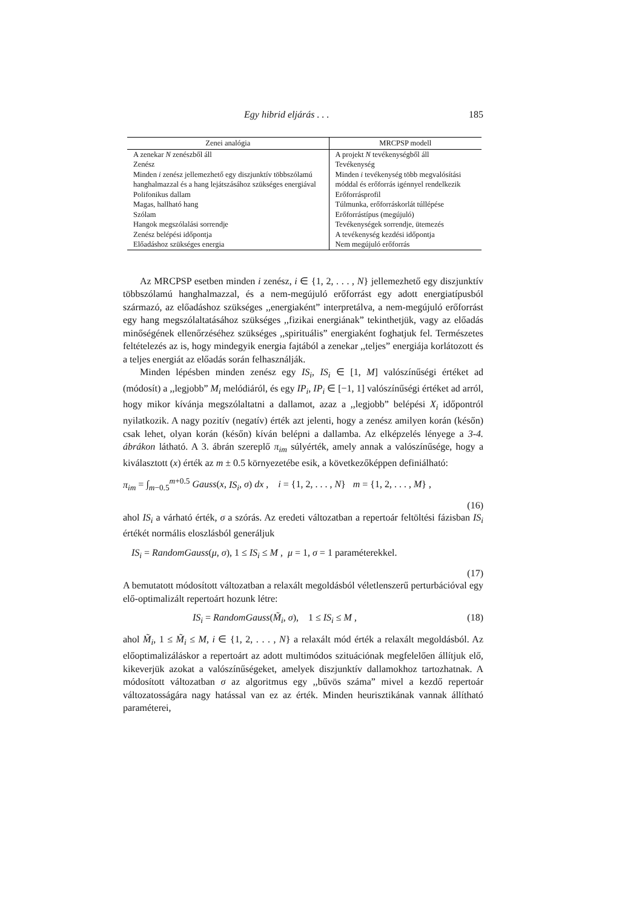Egy hibrid eljárás . . . 185
| Zenei analógia | MRCPSP modell |
| --- | --- |
| A zenekar N zenészből áll | A projekt N tevékenységből áll |
| Zenész | Tevékenység |
| Minden i zenész jellemezhető egy diszjunktív többszólamú hanghalmazzal és a hang lejátszásához szükséges energiával | Minden i tevékenység több megvalósítási móddal és erőforrás igénnyel rendelkezik |
| Polifonikus dallam | Erőforrásprofil |
| Magas, hallható hang | Túlmunka, erőforráskorlát túllépése |
| Szólam | Erőforrástípus (megújuló) |
| Hangok megszólalási sorrendje | Tevékenységek sorrendje, ütemezés |
| Zenész belépési időpontja | A tevékenység kezdési időpontja |
| Előadáshoz szükséges energia | Nem megújuló erőforrás |
Az MRCPSP esetben minden i zenész, i ∈ {1, 2, . . . , N} jellemezhető egy diszjunktív többszólamú hanghalmazzal, és a nem-megújuló erőforrást egy adott energiatípusból származó, az előadáshoz szükséges ,,energiaként” interpretálva, a nem-megújuló erőforrást egy hang megszólaltatásához szükséges ,,fizikai energiának” tekinthetjük, vagy az előadás minőségének ellenőrzéséhez szükséges ,,spirituális” energiaként foghatjuk fel. Természetes feltételezés az is, hogy mindegyik energia fajtából a zenekar ,,teljes” energiája korlátozott és a teljes energiát az előadás során felhasználják.
Minden lépésben minden zenész egy IS<sub>i</sub>, IS<sub>i</sub> ∈ [1, M] valószínűségi értéket ad (módosít) a ,,legjobb” M<sub>i</sub> melódiáról, és egy IP<sub>i</sub>, IP<sub>i</sub> ∈ [−1, 1] valószínűségi értéket ad arról, hogy mikor kívánja megszólaltatni a dallamot, azaz a ,,legjobb” belépési X<sub>i</sub> időpontról nyilatkozik. A nagy pozitív (negatív) érték azt jelenti, hogy a zenész amilyen korán (későn) csak lehet, olyan korán (későn) kíván belépni a dallamba. Az elképzelés lényege a 3-4. ábrákon látható. A 3. ábrán szereplő π<sub>im</sub> súlyérték, amely annak a valószínűsége, hogy a kiválasztott (x) érték az m ± 0.5 környezetébe esik, a következőképpen definiálható:
π<sub>im</sub> = ∫<sub>m−0.5</sub><sup>m+0.5</sup> Gauss(x, IS<sub>i</sub>, σ) dx , i = {1, 2, . . . , N} m = {1, 2, . . . , M} ,
(16)
ahol IS<sub>i</sub> a várható érték, σ a szórás. Az eredeti változatban a repertoár feltöltési fázisban IS<sub>i</sub> értékét normális eloszlásból generáljuk
IS<sub>i</sub> = RandomGauss(μ, σ), 1 ≤ IS<sub>i</sub> ≤ M , μ = 1, σ = 1 paraméterekkel.
(17)
A bemutatott módosított változatban a relaxált megoldásból véletlenszerű perturbációval egy elő-optimalizált repertoárt hozunk létre:
IS<sub>i</sub> = RandomGauss(M̃<sub>i</sub>, σ), 1 ≤ IS<sub>i</sub> ≤ M , (18)
ahol M̃<sub>i</sub>, 1 ≤ M̃<sub>i</sub> ≤ M, i ∈ {1, 2, . . . , N} a relaxált mód érték a relaxált megoldásból. Az előoptimalizáláskor a repertoárt az adott multimódos szituációnak megfelelően állítjuk elő, kikeverjük azokat a valószínűségeket, amelyek diszjunktív dallamokhoz tartozhatnak. A módosított változatban σ az algoritmus egy ,,bűvös száma” mivel a kezdő repertoár változatosságára nagy hatással van ez az érték. Minden heurisztikának vannak állítható paraméterei,